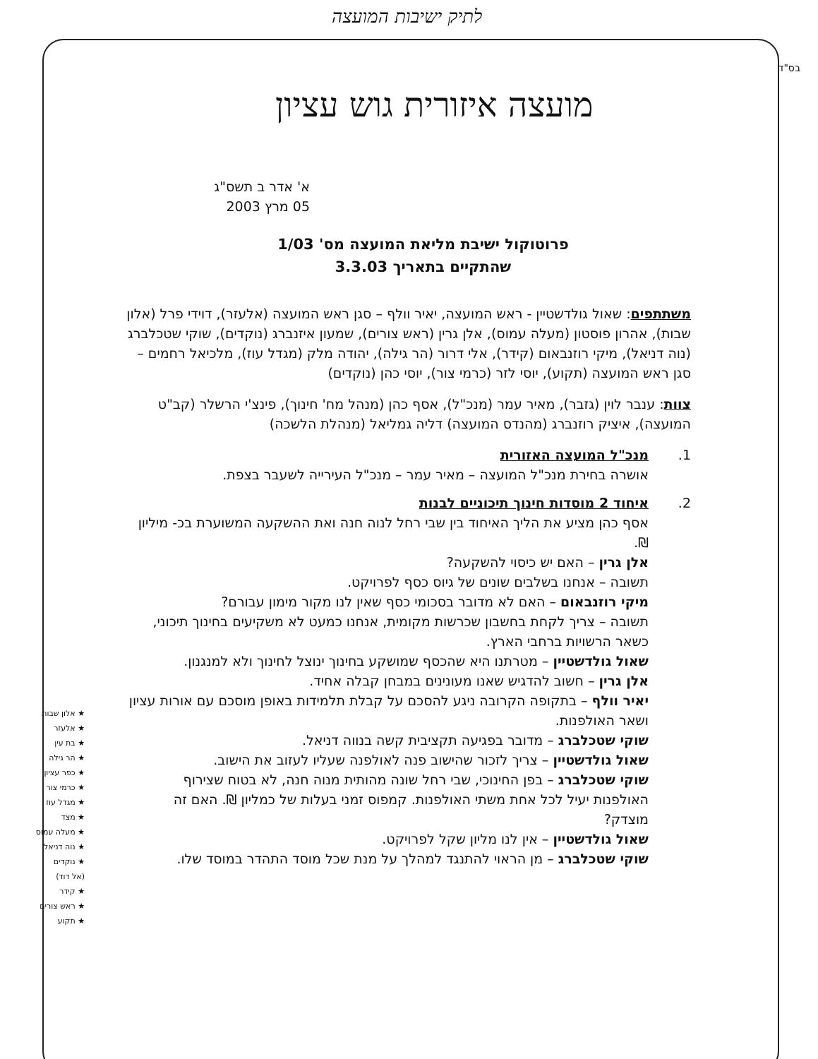לתיק ישיבות המועצה
בס"ד
מועצה איזורית גוש עציון
א' אדר ב תשס"ג
05 מרץ 2003
פרוטוקול ישיבת מליאת המועצה מס' 1/03
שהתקיים בתאריך 3.3.03
משתתפים: שאול גולדשטיין - ראש המועצה, יאיר וולף – סגן ראש המועצה (אלעזר), דוידי פרל (אלון שבות), אהרון פוסטון (מעלה עמוס), אלן גרין (ראש צורים), שמעון איזנברג (נוקדים), שוקי שטכלברג (נוה דניאל), מיקי רוזנבאום (קידר), אלי דרור (הר גילה), יהודה מלק (מגדל עוז), מלכיאל רחמים – סגן ראש המועצה (תקוע), יוסי לזר (כרמי צור), יוסי כהן (נוקדים)
צוות: ענבר לוין (גזבר), מאיר עמר (מנכ"ל), אסף כהן (מנהל מח' חינוך), פינצ'י הרשלר (קב"ט המועצה), איציק רוזנברג (מהנדס המועצה) דליה גמליאל (מנהלת הלשכה)
1. מנכ"ל המועצה האזורית
אושרה בחירת מנכ"ל המועצה – מאיר עמר – מנכ"ל העירייה לשעבר בצפת.
2. איחוד 2 מוסדות חינוך תיכוניים לבנות
אסף כהן מציע את הליך האיחוד בין שבי רחל לנוה חנה ואת ההשקעה המשוערת בכ- מיליון ₪.
אלן גרין – האם יש כיסוי להשקעה?
תשובה – אנחנו בשלבים שונים של גיוס כסף לפרויקט.
מיקי רוזנבאום – האם לא מדובר בסכומי כסף שאין לנו מקור מימון עבורם?
תשובה – צריך לקחת בחשבון שכרשות מקומית, אנחנו כמעט לא משקיעים בחינוך תיכוני, כשאר הרשויות ברחבי הארץ.
שאול גולדשטיין – מטרתנו היא שהכסף שמושקע בחינוך ינוצל לחינוך ולא למנגנון.
אלן גרין – חשוב להדגיש שאנו מעונינים במבחן קבלה אחיד.
יאיר וולף – בתקופה הקרובה ניגע להסכם על קבלת תלמידות באופן מוסכם עם אורות עציון ושאר האולפנות.
שוקי שטכלברג – מדובר בפגיעה תקציבית קשה בנווה דניאל.
שאול גולדשטיין – צריך לזכור שהישוב פנה לאולפנה שעליו לעזוב את הישוב.
שוקי שטכלברג – בפן החינוכי, שבי רחל שונה מהותית מנוה חנה, לא בטוח שצירוף האולפנות יעיל לכל אחת משתי האולפנות. קמפוס זמני בעלות של כמליון ₪. האם זה מוצדק?
שאול גולדשטיין – אין לנו מליון שקל לפרויקט.
שוקי שטכלברג – מן הראוי להתנגד למהלך על מנת שכל מוסד התהדר במוסד שלו.
★ אלון שבות
★ אלעזר
★ בת עין
★ הר גילה
★ כפר עציון
★ כרמי צור
★ מגדל עוז
★ מצד
★ מעלה עמוס
★ נוה דניאל
★ נוקדים
(אל דוד)
★ קידר
★ ראש צורים
★ תקוע